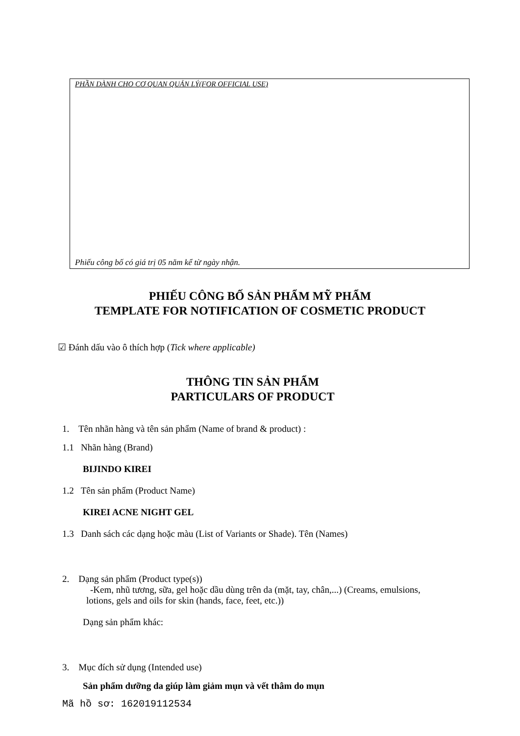PHẦN DÀNH CHO CƠ QUAN QUẢN LÝ(FOR OFFICIAL USE)
Phiếu công bố có giá trị 05 năm kể từ ngày nhận.
PHIẾU CÔNG BỐ SẢN PHẨM MỸ PHẨM
TEMPLATE FOR NOTIFICATION OF COSMETIC PRODUCT
☑ Đánh dấu vào ô thích hợp (Tick where applicable)
THÔNG TIN SẢN PHẨM
PARTICULARS OF PRODUCT
1. Tên nhãn hàng và tên sản phẩm (Name of brand & product) :
1.1 Nhãn hàng (Brand)
BIJINDO KIREI
1.2 Tên sản phẩm (Product Name)
KIREI ACNE NIGHT GEL
1.3 Danh sách các dạng hoặc màu (List of Variants or Shade). Tên (Names)
2. Dạng sản phẩm (Product type(s))
-Kem, nhũ tương, sữa, gel hoặc dầu dùng trên da (mặt, tay, chân,...) (Creams, emulsions, lotions, gels and oils for skin (hands, face, feet, etc.))
Dạng sản phẩm khác:
3. Mục đích sử dụng (Intended use)
Sản phẩm dưỡng da giúp làm giảm mụn và vết thâm do mụn
Mã hồ sơ: 162019112534